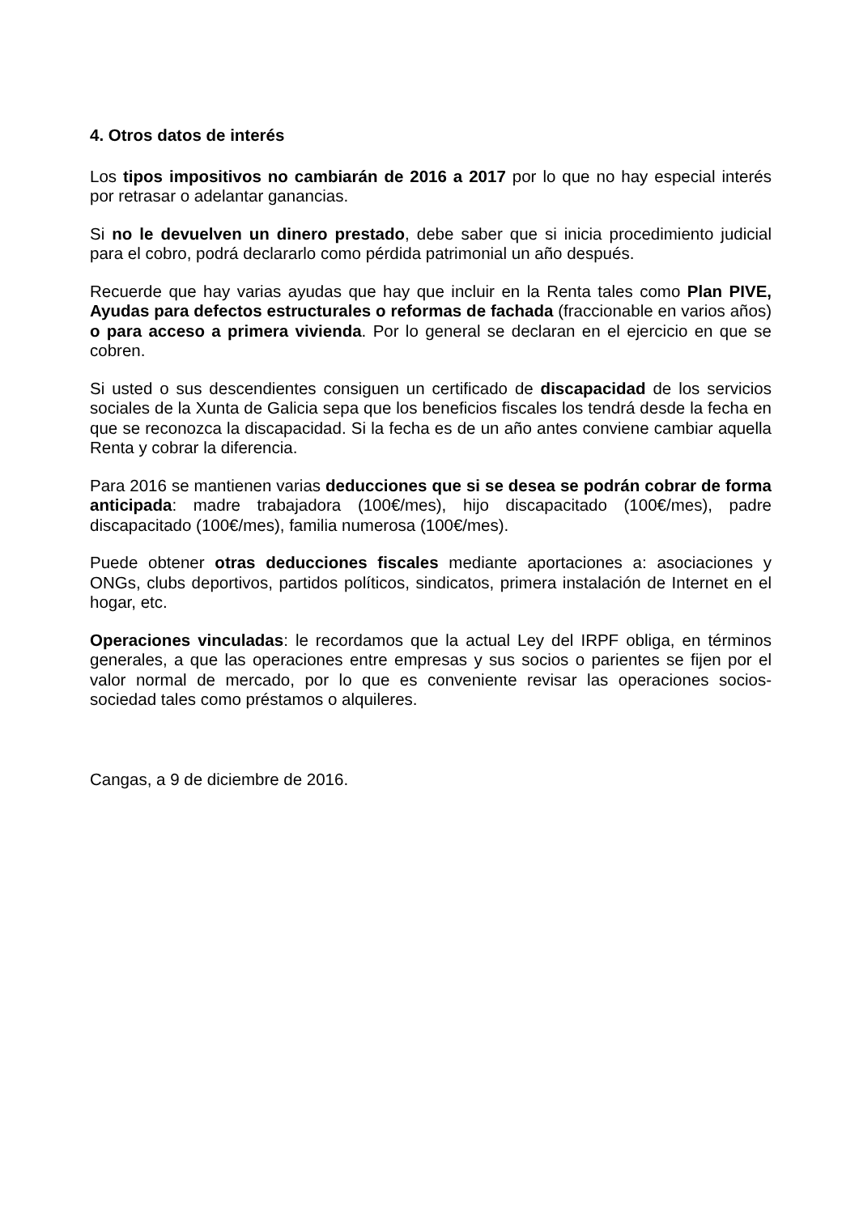4. Otros datos de interés
Los tipos impositivos no cambiarán de 2016 a 2017 por lo que no hay especial interés por retrasar o adelantar ganancias.
Si no le devuelven un dinero prestado, debe saber que si inicia procedimiento judicial para el cobro, podrá declararlo como pérdida patrimonial un año después.
Recuerde que hay varias ayudas que hay que incluir en la Renta tales como Plan PIVE, Ayudas para defectos estructurales o reformas de fachada (fraccionable en varios años) o para acceso a primera vivienda. Por lo general se declaran en el ejercicio en que se cobren.
Si usted o sus descendientes consiguen un certificado de discapacidad de los servicios sociales de la Xunta de Galicia sepa que los beneficios fiscales los tendrá desde la fecha en que se reconozca la discapacidad. Si la fecha es de un año antes conviene cambiar aquella Renta y cobrar la diferencia.
Para 2016 se mantienen varias deducciones que si se desea se podrán cobrar de forma anticipada: madre trabajadora (100€/mes), hijo discapacitado (100€/mes), padre discapacitado (100€/mes), familia numerosa (100€/mes).
Puede obtener otras deducciones fiscales mediante aportaciones a: asociaciones y ONGs, clubs deportivos, partidos políticos, sindicatos, primera instalación de Internet en el hogar, etc.
Operaciones vinculadas: le recordamos que la actual Ley del IRPF obliga, en términos generales, a que las operaciones entre empresas y sus socios o parientes se fijen por el valor normal de mercado, por lo que es conveniente revisar las operaciones socios-sociedad tales como préstamos o alquileres.
Cangas, a 9 de diciembre de 2016.